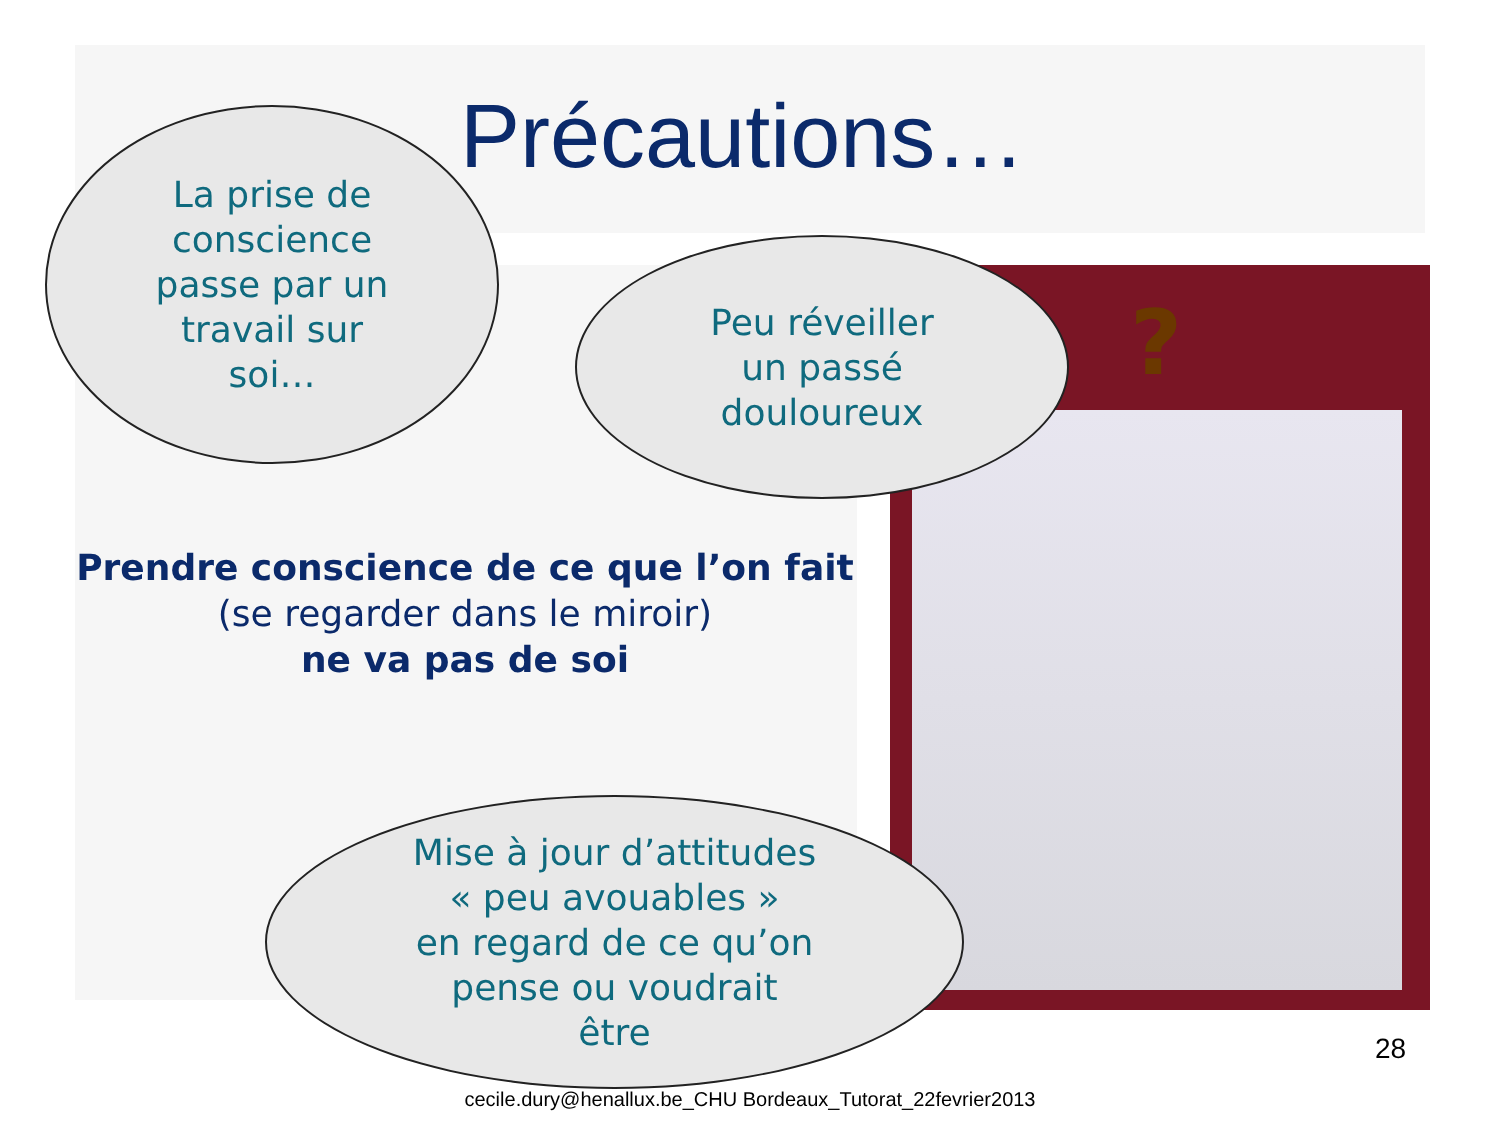Précautions…
La prise de
conscience
passe par un
travail sur
soi…
Peu réveiller
un passé
douloureux
?
Prendre conscience de ce que l’on fait
(se regarder dans le miroir)
ne va pas de soi
Mise à jour d’attitudes
« peu avouables »
en regard de ce qu’on
pense ou voudrait
être
28
cecile.dury@henallux.be_CHU Bordeaux_Tutorat_22fevrier2013